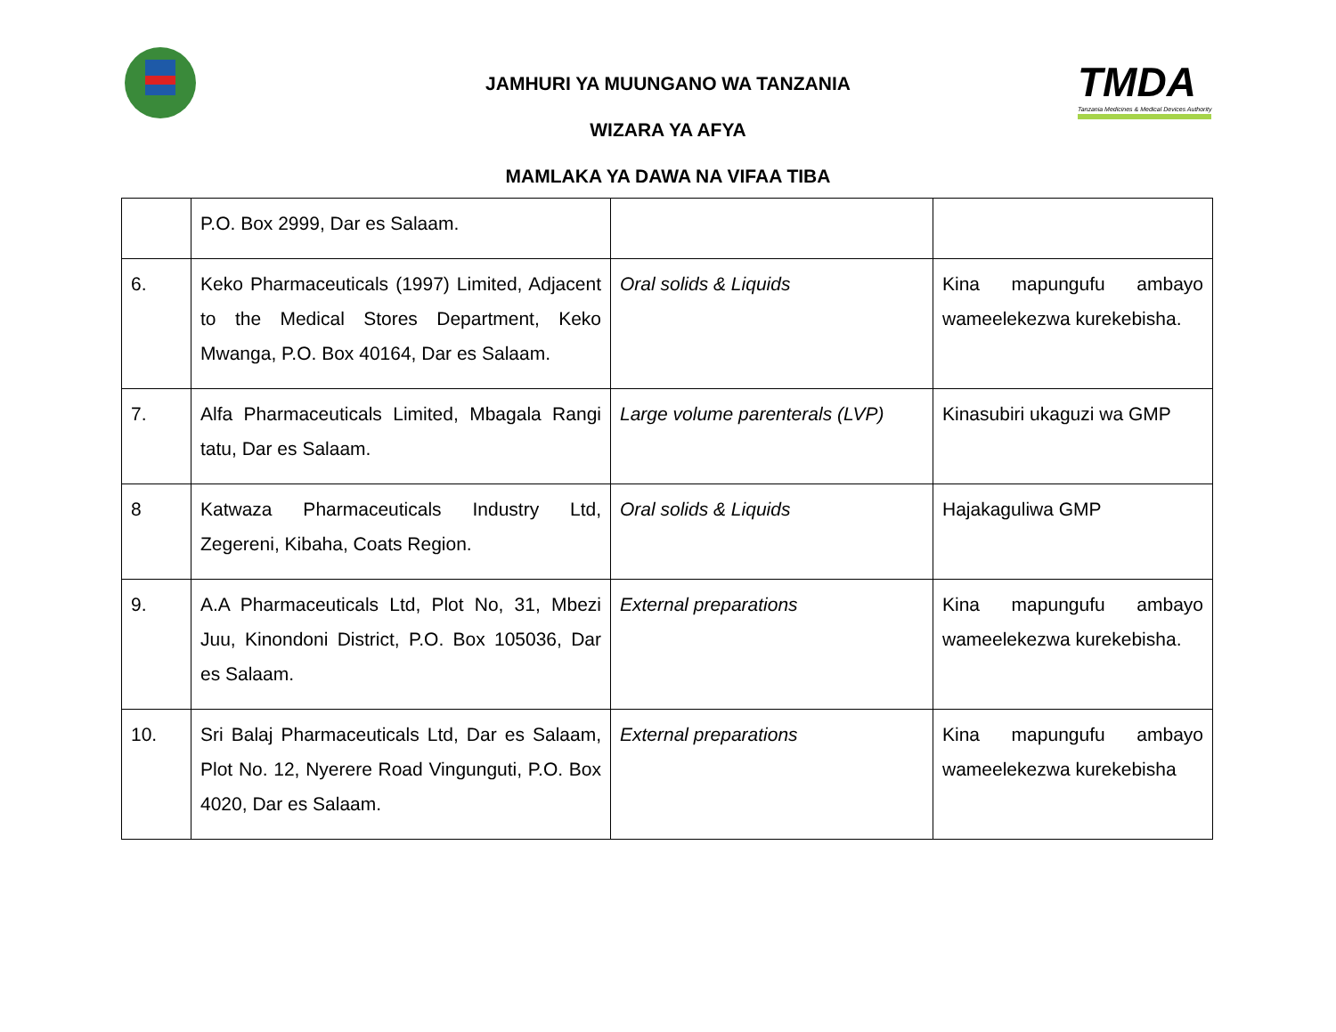TMDA
Tanzania Medicines & Medical Devices Authority
JAMHURI YA MUUNGANO WA TANZANIA
WIZARA YA AFYA
MAMLAKA YA DAWA NA VIFAA TIBA
| | P.O. Box 2999, Dar es Salaam. | | |
| 6. | Keko Pharmaceuticals (1997) Limited, Adjacent to the Medical Stores Department, Keko Mwanga, P.O. Box 40164, Dar es Salaam. | Oral solids & Liquids | Kina mapungufu ambayo wameelekezwa kurekebisha. |
| 7. | Alfa Pharmaceuticals Limited, Mbagala Rangi tatu, Dar es Salaam. | Large volume parenterals (LVP) | Kinasubiri ukaguzi wa GMP |
| 8 | Katwaza Pharmaceuticals Industry Ltd, Zegereni, Kibaha, Coats Region. | Oral solids & Liquids | Hajakaguliwa GMP |
| 9. | A.A Pharmaceuticals Ltd, Plot No, 31, Mbezi Juu, Kinondoni District, P.O. Box 105036, Dar es Salaam. | External preparations | Kina mapungufu ambayo wameelekezwa kurekebisha. |
| 10. | Sri Balaj Pharmaceuticals Ltd, Dar es Salaam, Plot No. 12, Nyerere Road Vingunguti, P.O. Box 4020, Dar es Salaam. | External preparations | Kina mapungufu ambayo wameelekezwa kurekebisha |